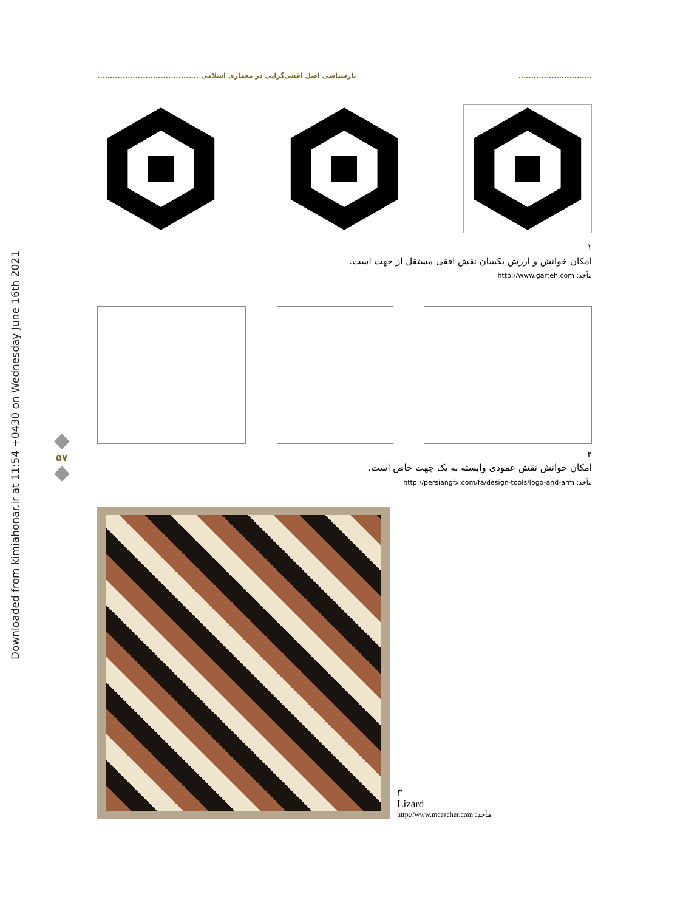Downloaded from kimiahonar.ir at 11:54 +0430 on Wednesday June 16th 2021
............................. بازشناسی اصل افقی‌گرایی در معماری اسلامی ........................................
۵۷
۱
امکان خوانش و ارزش یکسان نقش افقی مستقل از جهت است.
مأخذ: http://www.garteh.com
۲
امکان خوانش نقش عمودی وابسته به یک جهت خاص است.
مأخذ: http://persiangfx.com/fa/design-tools/logo-and-arm
۳
Lizard
مأخذ: http://www.mcescher.com